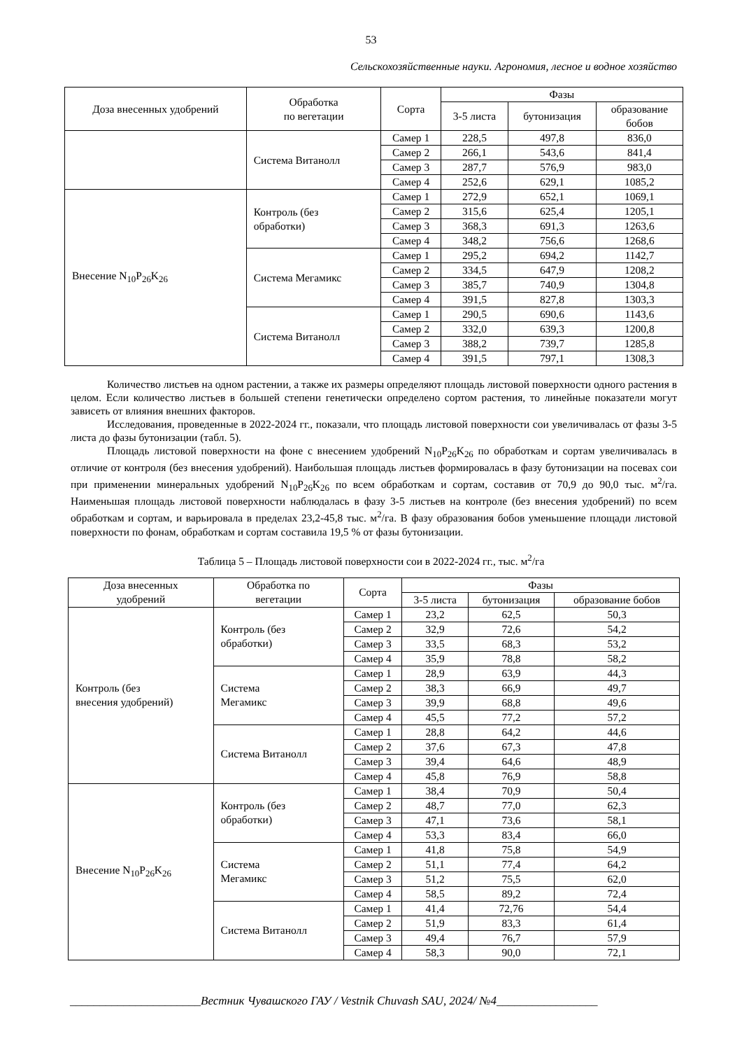53
Сельскохозяйственные науки. Агрономия, лесное и водное хозяйство
| Доза внесенных удобрений | Обработка по вегетации | Сорта | Фазы | | |
| --- | --- | --- | --- | --- | --- |
| | | | 3-5 листа | бутонизация | образование бобов |
| | Система Витанолл | Самер 1 | 228,5 | 497,8 | 836,0 |
| | | Самер 2 | 266,1 | 543,6 | 841,4 |
| | | Самер 3 | 287,7 | 576,9 | 983,0 |
| | | Самер 4 | 252,6 | 629,1 | 1085,2 |
| Внесение N<sub>10</sub>P<sub>26</sub>K<sub>26</sub> | Контроль (без обработки) | Самер 1 | 272,9 | 652,1 | 1069,1 |
| | | Самер 2 | 315,6 | 625,4 | 1205,1 |
| | | Самер 3 | 368,3 | 691,3 | 1263,6 |
| | | Самер 4 | 348,2 | 756,6 | 1268,6 |
| | Система Мегамикс | Самер 1 | 295,2 | 694,2 | 1142,7 |
| | | Самер 2 | 334,5 | 647,9 | 1208,2 |
| | | Самер 3 | 385,7 | 740,9 | 1304,8 |
| | | Самер 4 | 391,5 | 827,8 | 1303,3 |
| | Система Витанолл | Самер 1 | 290,5 | 690,6 | 1143,6 |
| | | Самер 2 | 332,0 | 639,3 | 1200,8 |
| | | Самер 3 | 388,2 | 739,7 | 1285,8 |
| | | Самер 4 | 391,5 | 797,1 | 1308,3 |
Количество листьев на одном растении, а также их размеры определяют площадь листовой поверхности одного растения в целом. Если количество листьев в большей степени генетически определено сортом растения, то линейные показатели могут зависеть от влияния внешних факторов.
Исследования, проведенные в 2022-2024 гг., показали, что площадь листовой поверхности сои увеличивалась от фазы 3-5 листа до фазы бутонизации (табл. 5).
Площадь листовой поверхности на фоне с внесением удобрений N<sub>10</sub>P<sub>26</sub>K<sub>26</sub> по обработкам и сортам увеличивалась в отличие от контроля (без внесения удобрений). Наибольшая площадь листьев формировалась в фазу бутонизации на посевах сои при применении минеральных удобрений N<sub>10</sub>P<sub>26</sub>K<sub>26</sub> по всем обработкам и сортам, составив от 70,9 до 90,0 тыс. м<sup>2</sup>/га. Наименьшая площадь листовой поверхности наблюдалась в фазу 3-5 листьев на контроле (без внесения удобрений) по всем обработкам и сортам, и варьировала в пределах 23,2-45,8 тыс. м<sup>2</sup>/га. В фазу образования бобов уменьшение площади листовой поверхности по фонам, обработкам и сортам составила 19,5 % от фазы бутонизации.
Таблица 5 – Площадь листовой поверхности сои в 2022-2024 гг., тыс. м<sup>2</sup>/га
| Доза внесенных удобрений | Обработка по вегетации | Сорта | Фазы | | |
| --- | --- | --- | --- | --- | --- |
| | | | 3-5 листа | бутонизация | образование бобов |
| Контроль (без внесения удобрений) | Контроль (без обработки) | Самер 1 | 23,2 | 62,5 | 50,3 |
| | | Самер 2 | 32,9 | 72,6 | 54,2 |
| | | Самер 3 | 33,5 | 68,3 | 53,2 |
| | | Самер 4 | 35,9 | 78,8 | 58,2 |
| | Система Мегамикс | Самер 1 | 28,9 | 63,9 | 44,3 |
| | | Самер 2 | 38,3 | 66,9 | 49,7 |
| | | Самер 3 | 39,9 | 68,8 | 49,6 |
| | | Самер 4 | 45,5 | 77,2 | 57,2 |
| | Система Витанолл | Самер 1 | 28,8 | 64,2 | 44,6 |
| | | Самер 2 | 37,6 | 67,3 | 47,8 |
| | | Самер 3 | 39,4 | 64,6 | 48,9 |
| | | Самер 4 | 45,8 | 76,9 | 58,8 |
| Внесение N<sub>10</sub>P<sub>26</sub>K<sub>26</sub> | Контроль (без обработки) | Самер 1 | 38,4 | 70,9 | 50,4 |
| | | Самер 2 | 48,7 | 77,0 | 62,3 |
| | | Самер 3 | 47,1 | 73,6 | 58,1 |
| | | Самер 4 | 53,3 | 83,4 | 66,0 |
| | Система Мегамикс | Самер 1 | 41,8 | 75,8 | 54,9 |
| | | Самер 2 | 51,1 | 77,4 | 64,2 |
| | | Самер 3 | 51,2 | 75,5 | 62,0 |
| | | Самер 4 | 58,5 | 89,2 | 72,4 |
| | Система Витанолл | Самер 1 | 41,4 | 72,76 | 54,4 |
| | | Самер 2 | 51,9 | 83,3 | 61,4 |
| | | Самер 3 | 49,4 | 76,7 | 57,9 |
| | | Самер 4 | 58,3 | 90,0 | 72,1 |
______________________Вестник Чувашского ГАУ / Vestnik Chuvash SAU, 2024/ №4_________________